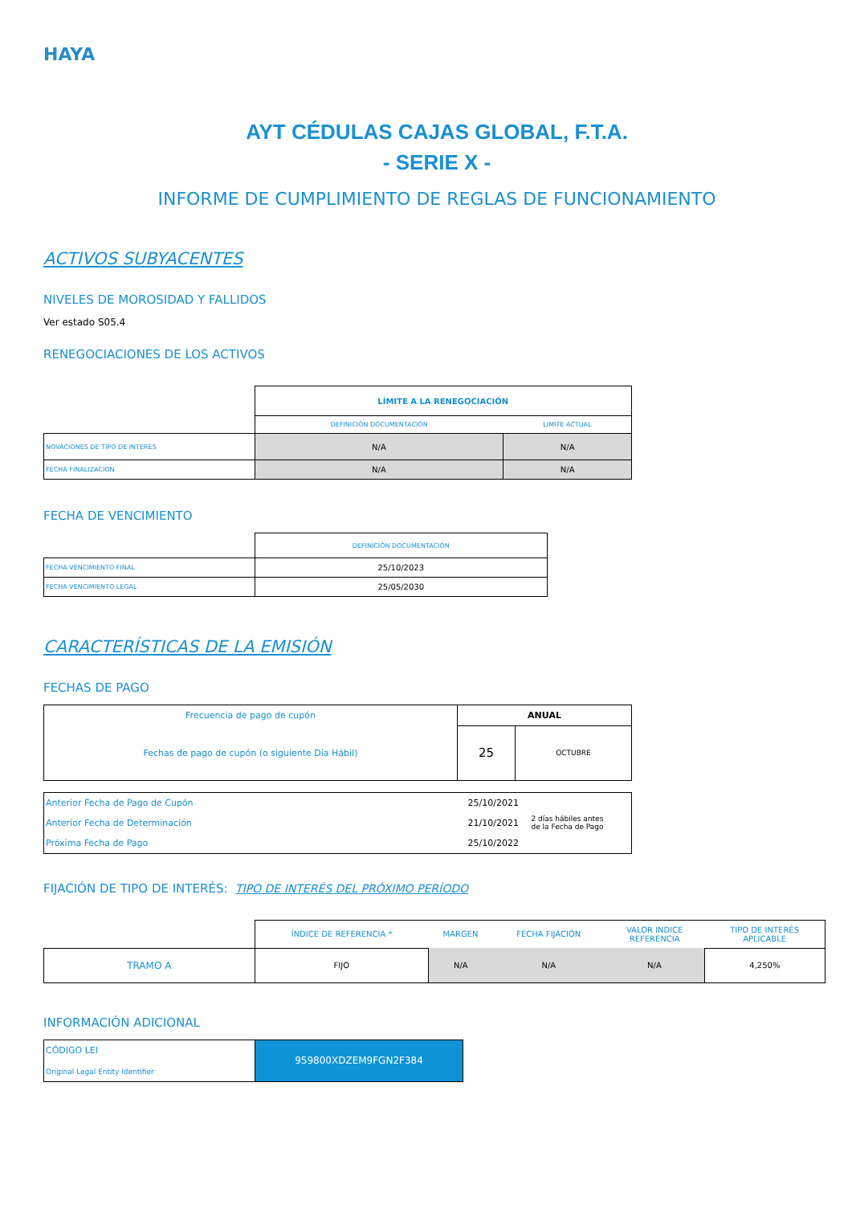HAYA
AYT CÉDULAS CAJAS GLOBAL, F.T.A.
- SERIE X -
INFORME DE CUMPLIMIENTO DE REGLAS DE FUNCIONAMIENTO
ACTIVOS SUBYACENTES
NIVELES DE MOROSIDAD Y FALLIDOS
Ver estado S05.4
RENEGOCIACIONES DE LOS ACTIVOS
| | LÍMITE A LA RENEGOCIACIÓN | |
| | DEFINICIÓN DOCUMENTACIÓN | LIMITE ACTUAL |
| NOVACIONES DE TIPO DE INTERES | N/A | N/A |
| FECHA FINALIZACION | N/A | N/A |
FECHA DE VENCIMIENTO
| | DEFINICIÓN DOCUMENTACIÓN |
| FECHA VENCIMIENTO FINAL | 25/10/2023 |
| FECHA VENCIMIENTO LEGAL | 25/05/2030 |
CARACTERÍSTICAS DE LA EMISIÓN
FECHAS DE PAGO
| Frecuencia de pago de cupón | ANUAL | |
| Fechas de pago de cupón (o siguiente Día Hábil) | 25 | OCTUBRE |
| Anterior Fecha de Pago de Cupón | 25/10/2021 | 2 días hábiles antes de la Fecha de Pago |
| Anterior Fecha de Determinación | 21/10/2021 | |
| Próxima Fecha de Pago | 25/10/2022 | |
FIJACIÓN DE TIPO DE INTERÉS: TIPO DE INTERÉS DEL PRÓXIMO PERÍODO
| | ÍNDICE DE REFERENCIA * | MARGEN | FECHA FIJACIÓN | VALOR INDICE REFERENCIA | TIPO DE INTERÉS APLICABLE |
| TRAMO A | FIJO | N/A | N/A | N/A | 4,250% |
INFORMACIÓN ADICIONAL
| CÓDIGO LEI Original Legal Entity Identifier | 959800XDZEM9FGN2F384 |